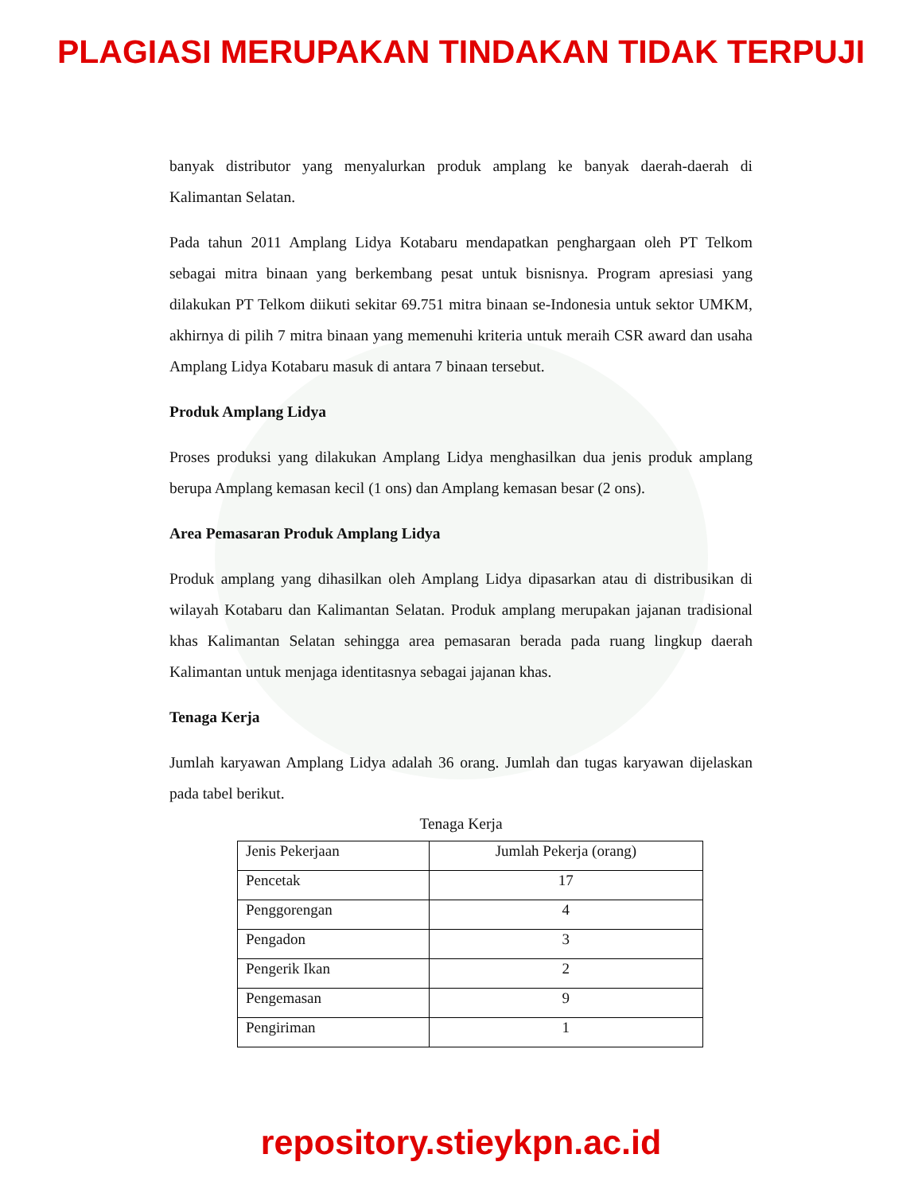PLAGIASI MERUPAKAN TINDAKAN TIDAK TERPUJI
banyak distributor yang menyalurkan produk amplang ke banyak daerah-daerah di Kalimantan Selatan.
Pada tahun 2011 Amplang Lidya Kotabaru mendapatkan penghargaan oleh PT Telkom sebagai mitra binaan yang berkembang pesat untuk bisnisnya. Program apresiasi yang dilakukan PT Telkom diikuti sekitar 69.751 mitra binaan se-Indonesia untuk sektor UMKM, akhirnya di pilih 7 mitra binaan yang memenuhi kriteria untuk meraih CSR award dan usaha Amplang Lidya Kotabaru masuk di antara 7 binaan tersebut.
Produk Amplang Lidya
Proses produksi yang dilakukan Amplang Lidya menghasilkan dua jenis produk amplang berupa Amplang kemasan kecil (1 ons) dan Amplang kemasan besar (2 ons).
Area Pemasaran Produk Amplang Lidya
Produk amplang yang dihasilkan oleh Amplang Lidya dipasarkan atau di distribusikan di wilayah Kotabaru dan Kalimantan Selatan. Produk amplang merupakan jajanan tradisional khas Kalimantan Selatan sehingga area pemasaran berada pada ruang lingkup daerah Kalimantan untuk menjaga identitasnya sebagai jajanan khas.
Tenaga Kerja
Jumlah karyawan Amplang Lidya adalah 36 orang. Jumlah dan tugas karyawan dijelaskan pada tabel berikut.
Tenaga Kerja
| Jenis Pekerjaan | Jumlah Pekerja (orang) |
| --- | --- |
| Pencetak | 17 |
| Penggorengan | 4 |
| Pengadon | 3 |
| Pengerik Ikan | 2 |
| Pengemasan | 9 |
| Pengiriman | 1 |
repository.stieykpn.ac.id